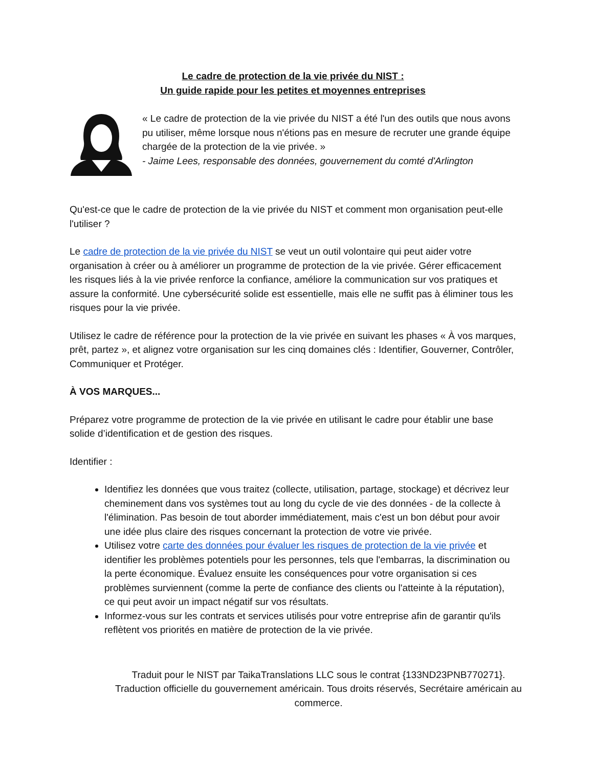Le cadre de protection de la vie privée du NIST :
Un guide rapide pour les petites et moyennes entreprises
« Le cadre de protection de la vie privée du NIST a été l'un des outils que nous avons pu utiliser, même lorsque nous n'étions pas en mesure de recruter une grande équipe chargée de la protection de la vie privée. »
- Jaime Lees, responsable des données, gouvernement du comté d'Arlington
Qu'est-ce que le cadre de protection de la vie privée du NIST et comment mon organisation peut-elle l'utiliser ?
Le cadre de protection de la vie privée du NIST se veut un outil volontaire qui peut aider votre organisation à créer ou à améliorer un programme de protection de la vie privée. Gérer efficacement les risques liés à la vie privée renforce la confiance, améliore la communication sur vos pratiques et assure la conformité. Une cybersécurité solide est essentielle, mais elle ne suffit pas à éliminer tous les risques pour la vie privée.
Utilisez le cadre de référence pour la protection de la vie privée en suivant les phases « À vos marques, prêt, partez », et alignez votre organisation sur les cinq domaines clés : Identifier, Gouverner, Contrôler, Communiquer et Protéger.
À VOS MARQUES...
Préparez votre programme de protection de la vie privée en utilisant le cadre pour établir une base solide d’identification et de gestion des risques.
Identifier :
Identifiez les données que vous traitez (collecte, utilisation, partage, stockage) et décrivez leur cheminement dans vos systèmes tout au long du cycle de vie des données - de la collecte à l'élimination. Pas besoin de tout aborder immédiatement, mais c'est un bon début pour avoir une idée plus claire des risques concernant la protection de votre vie privée.
Utilisez votre carte des données pour évaluer les risques de protection de la vie privée et identifier les problèmes potentiels pour les personnes, tels que l'embarras, la discrimination ou la perte économique. Évaluez ensuite les conséquences pour votre organisation si ces problèmes surviennent (comme la perte de confiance des clients ou l'atteinte à la réputation), ce qui peut avoir un impact négatif sur vos résultats.
Informez-vous sur les contrats et services utilisés pour votre entreprise afin de garantir qu'ils reflètent vos priorités en matière de protection de la vie privée.
Traduit pour le NIST par TaikaTranslations LLC sous le contrat {133ND23PNB770271}.
Traduction officielle du gouvernement américain. Tous droits réservés, Secrétaire américain au commerce.